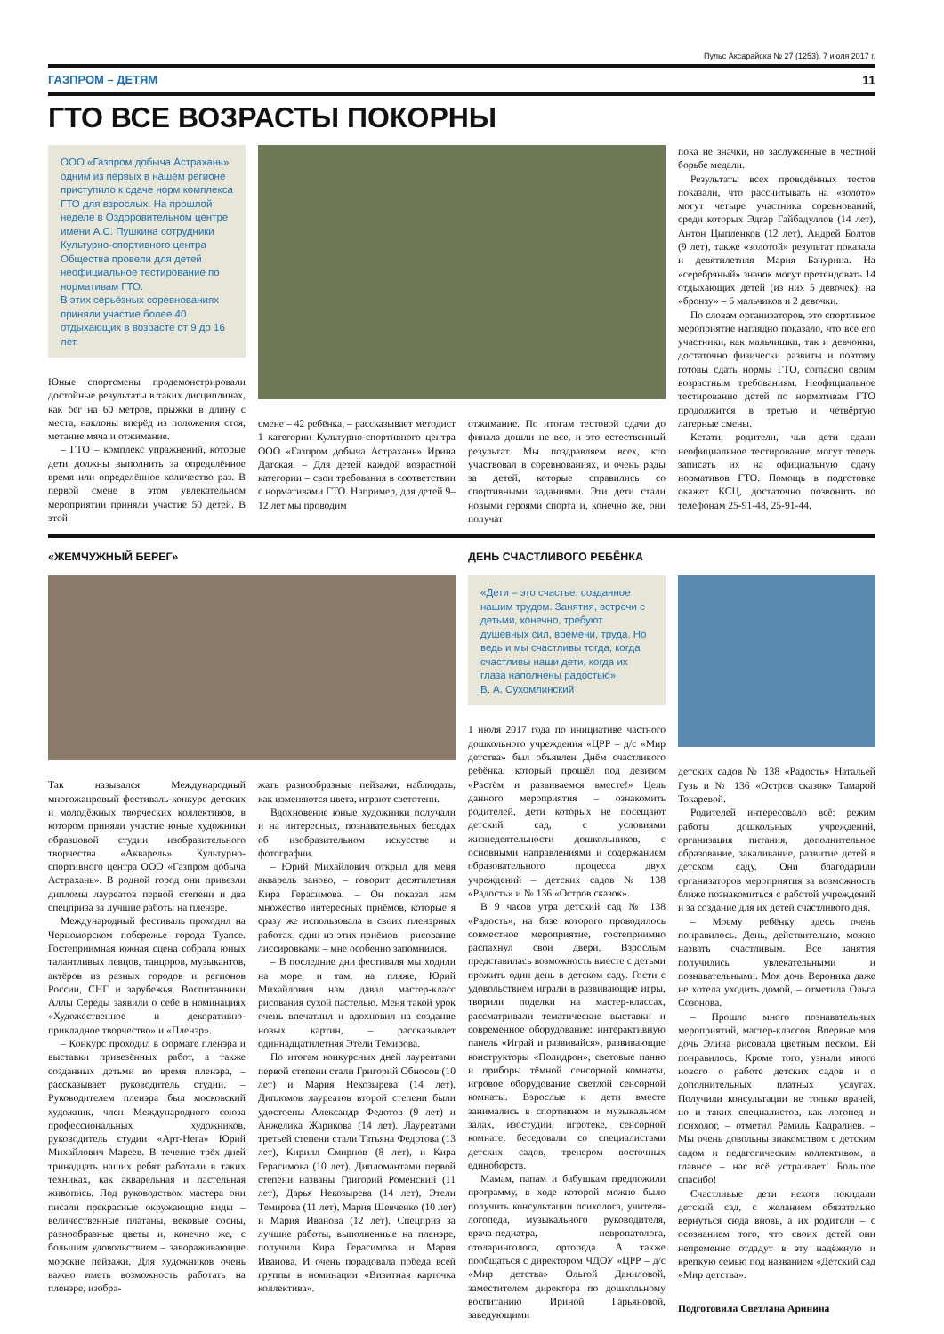Пульс Аксарайска № 27 (1253). 7 июля 2017 г.
ГАЗПРОМ – ДЕТЯМ 11
ГТО ВСЕ ВОЗРАСТЫ ПОКОРНЫ
ООО «Газпром добыча Астрахань» одним из первых в нашем регионе приступило к сдаче норм комплекса ГТО для взрослых. На прошлой неделе в Оздоровительном центре имени А.С. Пушкина сотрудники Культурно-спортивного центра Общества провели для детей неофициальное тестирование по нормативам ГТО.
В этих серьёзных соревнованиях приняли участие более 40 отдыхающих в возрасте от 9 до 16 лет.
Юные спортсмены продемонстрировали достойные результаты в таких дисциплинах, как бег на 60 метров, прыжки в длину с места, наклоны вперёд из положения стоя, метание мяча и отжимание.
– ГТО – комплекс упражнений, которые дети должны выполнить за определённое время или определённое количество раз. В первой смене в этом увлекательном мероприятии приняли участие 50 детей. В этой
смене – 42 ребёнка, – рассказывает методист 1 категории Культурно-спортивного центра ООО «Газпром добыча Астрахань» Ирина Датская. – Для детей каждой возрастной категории – свои требования в соответствии с нормативами ГТО. Например, для детей 9–12 лет мы проводим
отжимание. По итогам тестовой сдачи до финала дошли не все, и это естественный результат. Мы поздравляем всех, кто участвовал в соревнованиях, и очень рады за детей, которые справились со спортивными заданиями. Эти дети стали новыми героями спорта и, конечно же, они получат
пока не значки, но заслуженные в честной борьбе медали.
Результаты всех проведённых тестов показали, что рассчитывать на «золото» могут четыре участника соревнований, среди которых Эдгар Гайбадуллов (14 лет), Антон Цыпленков (12 лет), Андрей Болтов (9 лет), также «золотой» результат показала и девятилетняя Мария Бачурина. На «серебряный» значок могут претендовать 14 отдыхающих детей (из них 5 девочек), на «бронзу» – 6 мальчиков и 2 девочки.
По словам организаторов, это спортивное мероприятие наглядно показало, что все его участники, как мальчишки, так и девчонки, достаточно физически развиты и поэтому готовы сдать нормы ГТО, согласно своим возрастным требованиям. Неофициальное тестирование детей по нормативам ГТО продолжится в третью и четвёртую лагерные смены.
Кстати, родители, чьи дети сдали неофициальное тестирование, могут теперь записать их на официальную сдачу нормативов ГТО. Помощь в подготовке окажет КСЦ, достаточно позвонить по телефонам 25-91-48, 25-91-44.
«ЖЕМЧУЖНЫЙ БЕРЕГ»
Так назывался Международный многожанровый фестиваль-конкурс детских и молодёжных творческих коллективов, в котором приняли участие юные художники образцовой студии изобразительного творчества «Акварель» Культурно-спортивного центра ООО «Газпром добыча Астрахань». В родной город они привезли дипломы лауреатов первой степени и два спецприза за лучшие работы на пленэре.
Международный фестиваль проходил на Черноморском побережье города Туапсе. Гостеприимная южная сцена собрала юных талантливых певцов, танцоров, музыкантов, актёров из разных городов и регионов России, СНГ и зарубежья. Воспитанники Аллы Середы заявили о себе в номинациях «Художественное и декоративно-прикладное творчество» и «Пленэр».
– Конкурс проходил в формате пленэра и выставки привезённых работ, а также созданных детьми во время пленэра, – рассказывает руководитель студии. – Руководителем пленэра был московский художник, член Международного союза профессиональных художников, руководитель студии «Арт-Нега» Юрий Михайлович Мареев. В течение трёх дней тринадцать наших ребят работали в таких техниках, как акварельная и пастельная живопись. Под руководством мастера они писали прекрасные окружающие виды – величественные платаны, вековые сосны, разнообразные цветы и, конечно же, с большим удовольствием – завораживающие морские пейзажи. Для художников очень важно иметь возможность работать на пленэре, изобра-
жать разнообразные пейзажи, наблюдать, как изменяются цвета, играют светотени.
Вдохновение юные художники получали и на интересных, познавательных беседах об изобразительном искусстве и фотографии.
– Юрий Михайлович открыл для меня акварель заново, – говорит десятилетняя Кира Герасимова. – Он показал нам множество интересных приёмов, которые я сразу же использовала в своих пленэрных работах, один из этих приёмов – рисование лиссировками – мне особенно запомнился.
– В последние дни фестиваля мы ходили на море, и там, на пляже, Юрий Михайлович нам давал мастер-класс рисования сухой пастелью. Меня такой урок очень впечатлил и вдохновил на создание новых картин, – рассказывает одиннадцатилетняя Этели Темирова.
По итогам конкурсных дней лауреатами первой степени стали Григорий Обносов (10 лет) и Мария Некозырева (14 лет). Дипломов лауреатов второй степени были удостоены Александр Федотов (9 лет) и Анжелика Жарикова (14 лет). Лауреатами третьей степени стали Татьяна Федотова (13 лет), Кирилл Смирнов (8 лет), и Кира Герасимова (10 лет). Дипломантами первой степени названы Григорий Роменский (11 лет), Дарья Некозырева (14 лет), Этели Темирова (11 лет), Мария Шевченко (10 лет) и Мария Иванова (12 лет). Спецприз за лучшие работы, выполненные на пленэре, получили Кира Герасимова и Мария Иванова. И очень порадовала победа всей группы в номинации «Визитная карточка коллектива».
ДЕНЬ СЧАСТЛИВОГО РЕБЁНКА
«Дети – это счастье, созданное нашим трудом. Занятия, встречи с детьми, конечно, требуют душевных сил, времени, труда. Но ведь и мы счастливы тогда, когда счастливы наши дети, когда их глаза наполнены радостью».
В. А. Сухомлинский
1 июля 2017 года по инициативе частного дошкольного учреждения «ЦРР – д/с «Мир детства» был объявлен Днём счастливого ребёнка, который прошёл под девизом «Растём и развиваемся вместе!» Цель данного мероприятия – ознакомить родителей, дети которых не посещают детский сад, с условиями жизнедеятельности дошкольников, с основными направлениями и содержанием образовательного процесса двух учреждений – детских садов № 138 «Радость» и № 136 «Остров сказок».
В 9 часов утра детский сад № 138 «Радость», на базе которого проводилось совместное мероприятие, гостеприимно распахнул свои двери. Взрослым представилась возможность вместе с детьми прожить один день в детском саду. Гости с удовольствием играли в развивающие игры, творили поделки на мастер-классах, рассматривали тематические выставки и современное оборудование: интерактивную панель «Играй и развивайся», развивающие конструкторы «Полидрон», световые панно и приборы тёмной сенсорной комнаты, игровое оборудование светлой сенсорной комнаты. Взрослые и дети вместе занимались в спортивном и музыкальном залах, изостудии, игротеке, сенсорной комнате, беседовали со специалистами детских садов, тренером восточных единоборств.
Мамам, папам и бабушкам предложили программу, в ходе которой можно было получить консультации психолога, учителя-логопеда, музыкального руководителя, врача-педиатра, невропатолога, отоларинголога, ортопеда. А также пообщаться с директором ЧДОУ «ЦРР – д/с «Мир детства» Ольгой Даниловой, заместителем директора по дошкольному воспитанию Ириной Гарьяновой, заведующими
детских садов № 138 «Радость» Натальей Гузь и № 136 «Остров сказок» Тамарой Токаревой.
Родителей интересовало всё: режим работы дошкольных учреждений, организация питания, дополнительное образование, закаливание, развитие детей в детском саду. Они благодарили организаторов мероприятия за возможность ближе познакомиться с работой учреждений и за создание для их детей счастливого дня.
– Моему ребёнку здесь очень понравилось. День, действительно, можно назвать счастливым. Все занятия получились увлекательными и познавательными. Моя дочь Вероника даже не хотела уходить домой, – отметила Ольга Созонова.
– Прошло много познавательных мероприятий, мастер-классов. Впервые моя дочь Элина рисовала цветным песком. Ей понравилось. Кроме того, узнали много нового о работе детских садов и о дополнительных платных услугах. Получили консультации не только врачей, но и таких специалистов, как логопед и психолог, – отметил Рамиль Кадралиев. – Мы очень довольны знакомством с детским садом и педагогическим коллективом, а главное – нас всё устраивает! Большое спасибо!
Счастливые дети нехотя покидали детский сад, с желанием обязательно вернуться сюда вновь, а их родители – с осознанием того, что своих детей они непременно отдадут в эту надёжную и крепкую семью под названием «Детский сад «Мир детства».
Подготовила Светлана Аринина